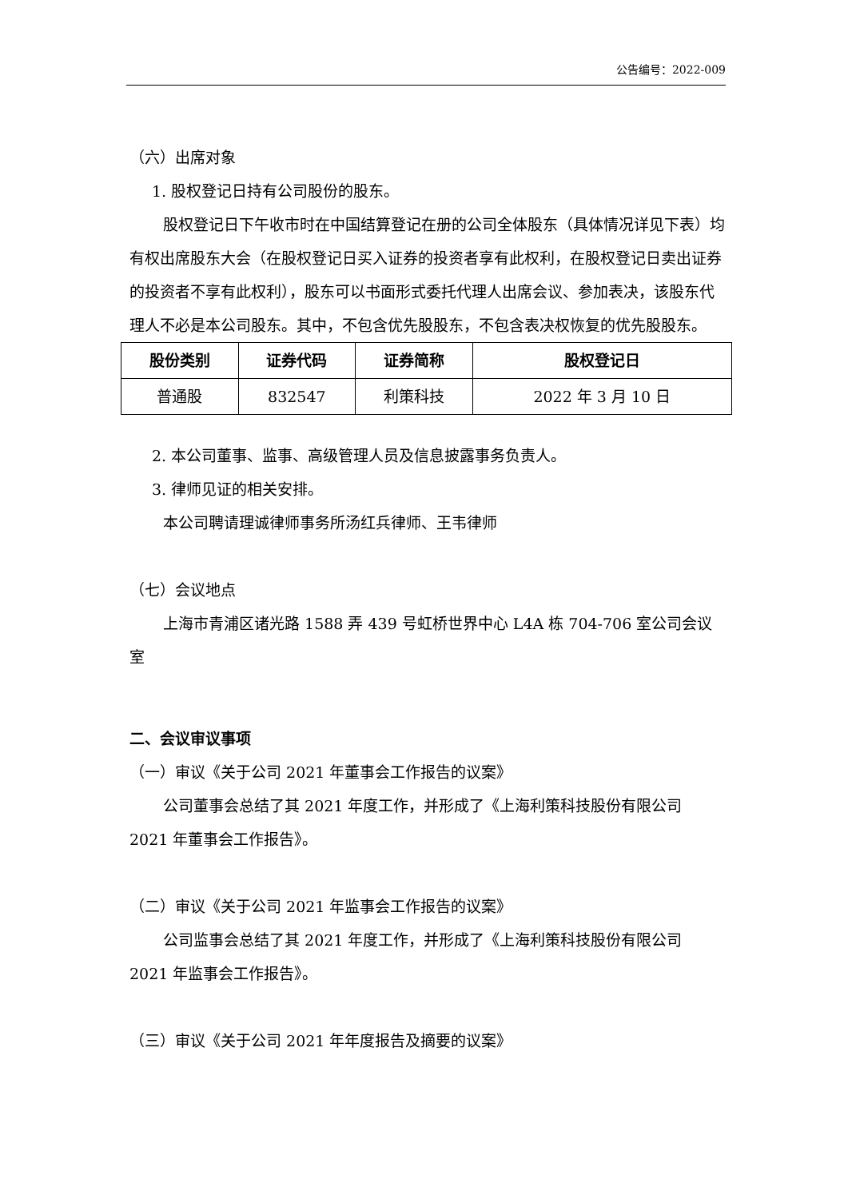公告编号：2022-009
（六）出席对象
1. 股权登记日持有公司股份的股东。
股权登记日下午收市时在中国结算登记在册的公司全体股东（具体情况详见下表）均有权出席股东大会（在股权登记日买入证券的投资者享有此权利，在股权登记日卖出证券的投资者不享有此权利），股东可以书面形式委托代理人出席会议、参加表决，该股东代理人不必是本公司股东。其中，不包含优先股股东，不包含表决权恢复的优先股股东。
| 股份类别 | 证券代码 | 证券简称 | 股权登记日 |
| --- | --- | --- | --- |
| 普通股 | 832547 | 利策科技 | 2022 年 3 月 10 日 |
2. 本公司董事、监事、高级管理人员及信息披露事务负责人。
3. 律师见证的相关安排。
本公司聘请理诚律师事务所汤红兵律师、王韦律师
（七）会议地点
上海市青浦区诸光路 1588 弄 439 号虹桥世界中心 L4A 栋 704-706 室公司会议室
二、会议审议事项
（一）审议《关于公司 2021 年董事会工作报告的议案》
公司董事会总结了其 2021 年度工作，并形成了《上海利策科技股份有限公司 2021 年董事会工作报告》。
（二）审议《关于公司 2021 年监事会工作报告的议案》
公司监事会总结了其 2021 年度工作，并形成了《上海利策科技股份有限公司 2021 年监事会工作报告》。
（三）审议《关于公司 2021 年年度报告及摘要的议案》